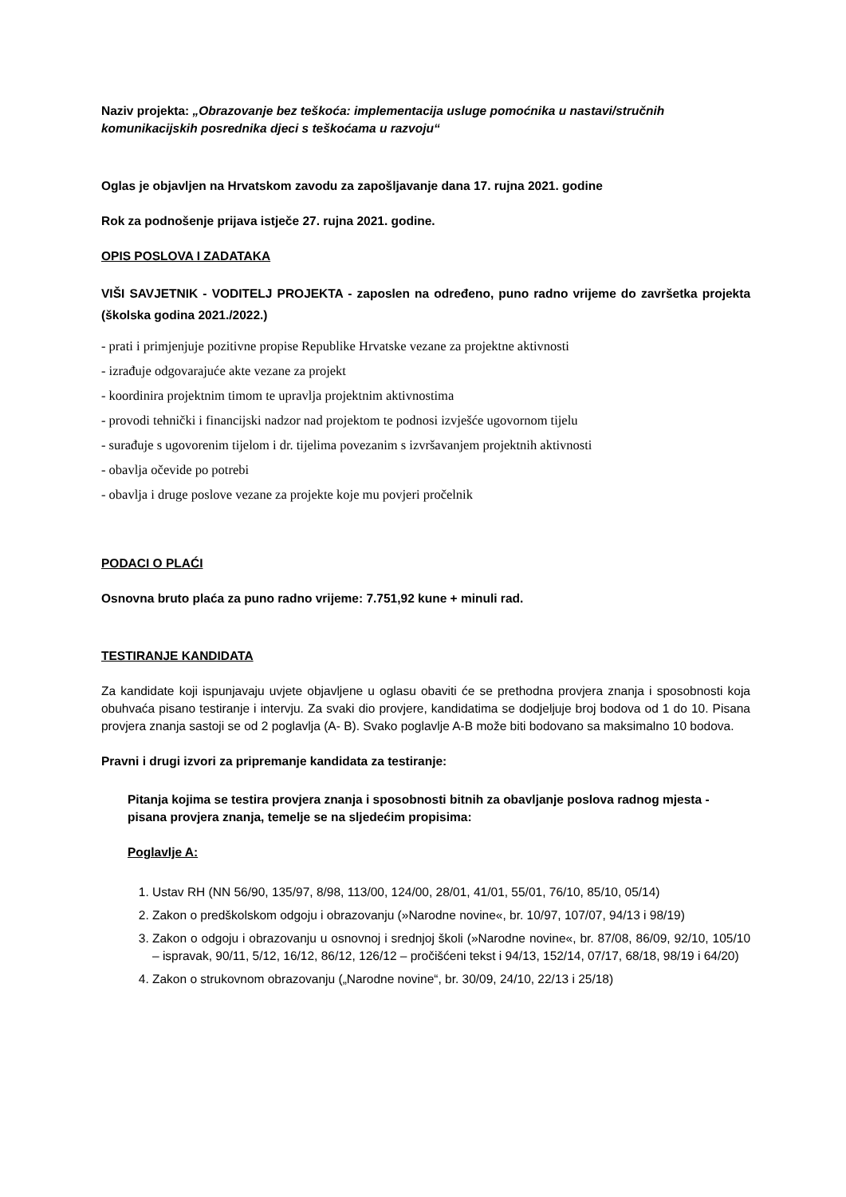Naziv projekta: „Obrazovanje bez teškoća: implementacija usluge pomoćnika u nastavi/stručnih komunikacijskih posrednika djeci s teškoćama u razvoju“
Oglas je objavljen na Hrvatskom zavodu za zapošljavanje dana 17. rujna 2021. godine
Rok za podnošenje prijava istječe 27. rujna 2021. godine.
OPIS POSLOVA I ZADATAKA
VIŠI SAVJETNIK - VODITELJ PROJEKTA - zaposlen na određeno, puno radno vrijeme do završetka projekta (školska godina 2021./2022.)
- prati i primjenjuje pozitivne propise Republike Hrvatske vezane za projektne aktivnosti
- izrađuje odgovarajuće akte vezane za projekt
- koordinira projektnim timom te upravlja projektnim aktivnostima
- provodi tehnički i financijski nadzor nad projektom te podnosi izvješće ugovornom tijelu
- surađuje s ugovorenim tijelom i dr. tijelima povezanim s izvršavanjem projektnih aktivnosti
- obavlja očevide po potrebi
- obavlja i druge poslove vezane za projekte koje mu povjeri pročelnik
PODACI O PLAĆI
Osnovna bruto plaća za puno radno vrijeme: 7.751,92 kune + minuli rad.
TESTIRANJE KANDIDATA
Za kandidate koji ispunjavaju uvjete objavljene u oglasu obaviti će se prethodna provjera znanja i sposobnosti koja obuhvaća pisano testiranje i intervju. Za svaki dio provjere, kandidatima se dodjeljuje broj bodova od 1 do 10. Pisana provjera znanja sastoji se od 2 poglavlja (A- B). Svako poglavlje A-B može biti bodovano sa maksimalno 10 bodova.
Pravni i drugi izvori za pripremanje kandidata za testiranje:
Pitanja kojima se testira provjera znanja i sposobnosti bitnih za obavljanje poslova radnog mjesta - pisana provjera znanja, temelje se na sljedećim propisima:
Poglavlje A:
1. Ustav RH (NN 56/90, 135/97, 8/98, 113/00, 124/00, 28/01, 41/01, 55/01, 76/10, 85/10, 05/14)
2. Zakon o predškolskom odgoju i obrazovanju (»Narodne novine«, br. 10/97, 107/07, 94/13 i 98/19)
3. Zakon o odgoju i obrazovanju u osnovnoj i srednjoj školi (»Narodne novine«, br. 87/08, 86/09, 92/10, 105/10 – ispravak, 90/11, 5/12, 16/12, 86/12, 126/12 – pročišćeni tekst i 94/13, 152/14, 07/17, 68/18, 98/19 i 64/20)
4. Zakon o strukovnom obrazovanju („Narodne novine“, br. 30/09, 24/10, 22/13 i 25/18)